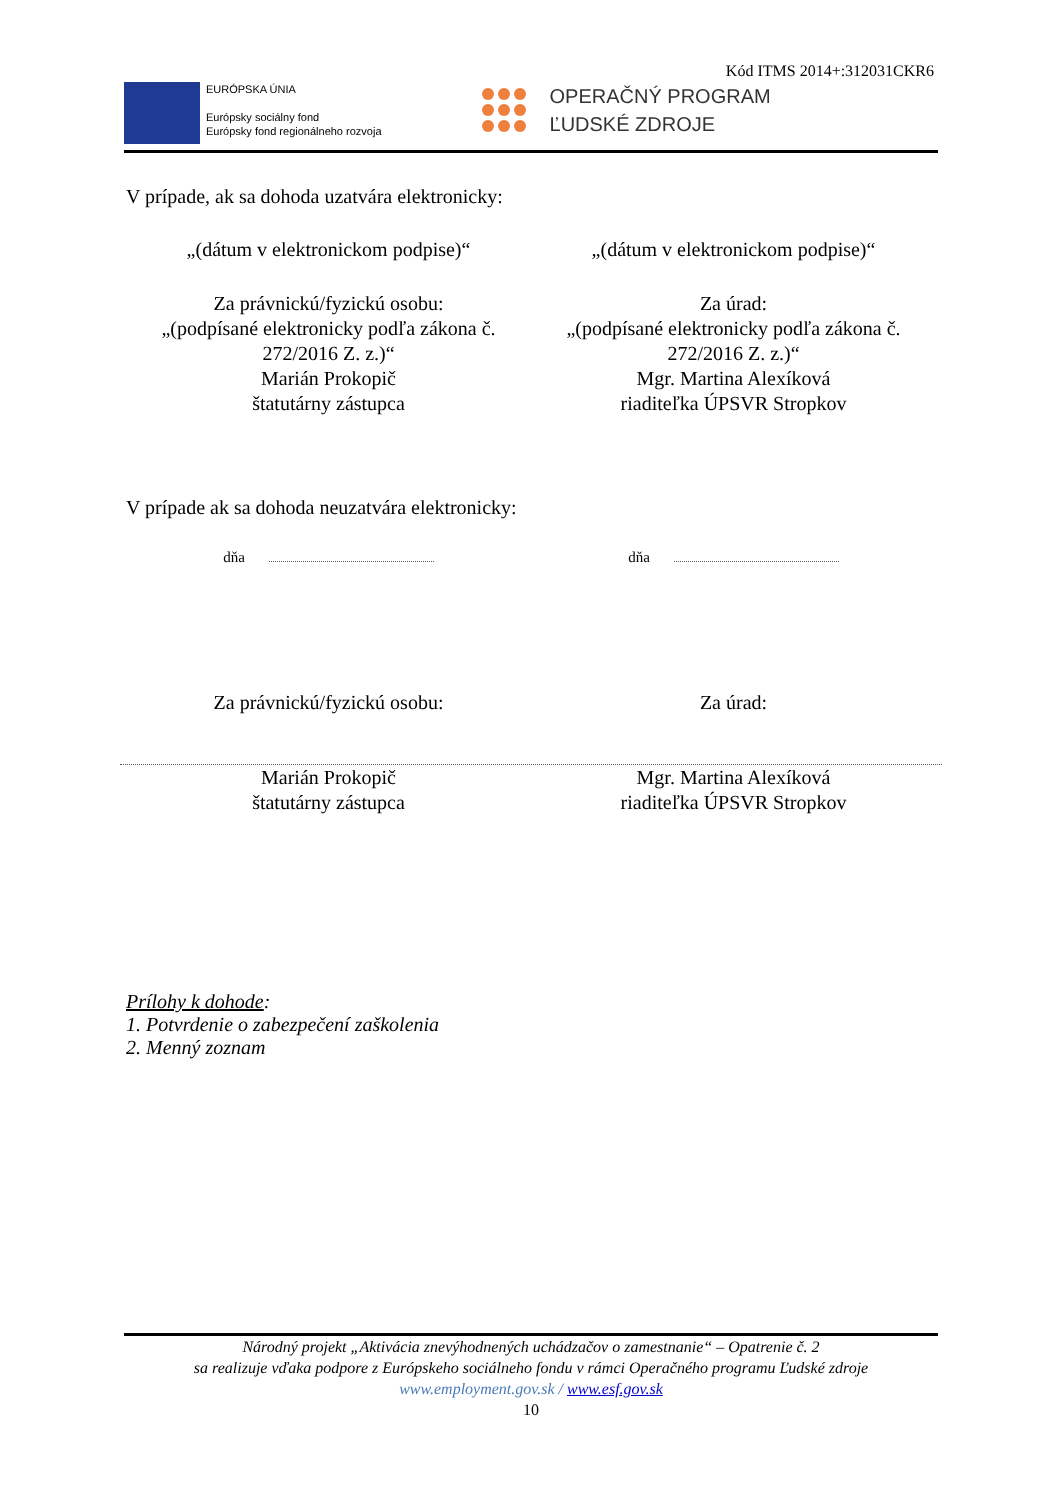Kód ITMS 2014+:312031CKR6
EURÓPSKA ÚNIA
Európsky sociálny fond
Európsky fond regionálneho rozvoja
OPERAČNÝ PROGRAM
ĽUDSKÉ ZDROJE
V prípade, ak sa dohoda uzatvára elektronicky:
„(dátum v elektronickom podpise)“
„(dátum v elektronickom podpise)“
Za právnickú/fyzickú osobu:
„(podpísané elektronicky podľa zákona č. 272/2016 Z. z.)“
Marián Prokopič
štatutárny zástupca
Za úrad:
„(podpísané elektronicky podľa zákona č. 272/2016 Z. z.)“
Mgr. Martina Alexíková
riaditeľka ÚPSVR Stropkov
V prípade ak sa dohoda neuzatvára elektronicky:
dňa dňa
Za právnickú/fyzickú osobu: Za úrad:
Marián Prokopič
štatutárny zástupca
Mgr. Martina Alexíková
riaditeľka ÚPSVR Stropkov
Prílohy k dohode:
1. Potvrdenie o zabezpečení zaškolenia
2. Menný zoznam
Národný projekt „Aktivácia znevýhodnených uchádzačov o zamestnanie“ – Opatrenie č. 2
sa realizuje vďaka podpore z Európskeho sociálneho fondu v rámci Operačného programu Ľudské zdroje
www.employment.gov.sk / www.esf.gov.sk
10